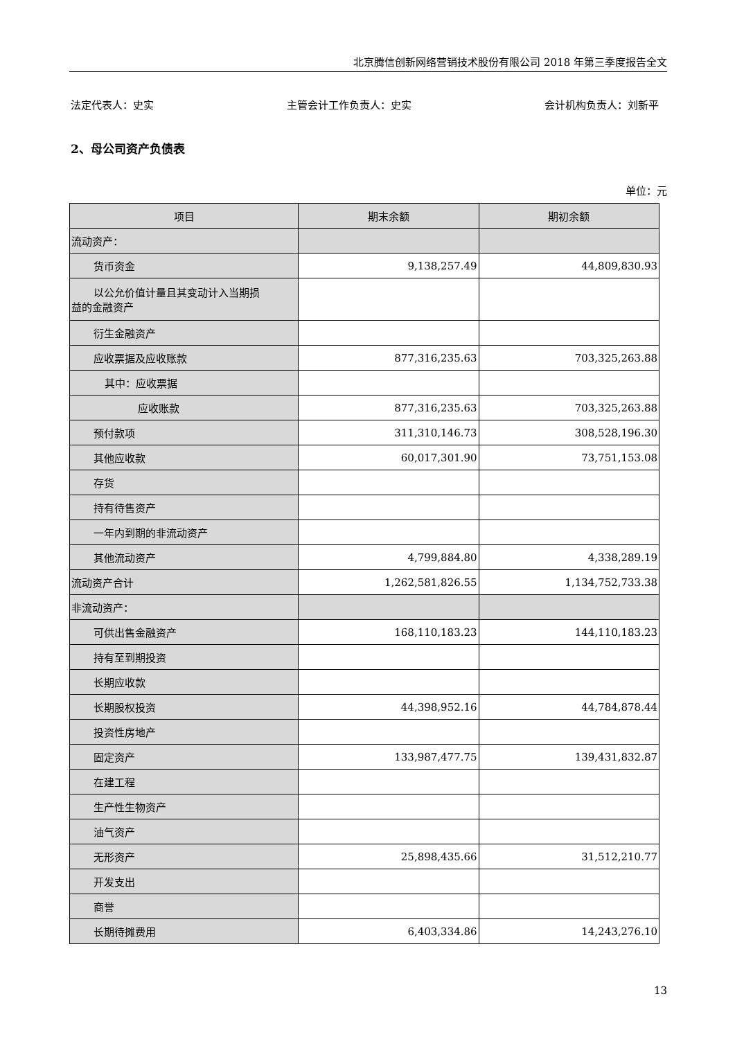北京腾信创新网络营销技术股份有限公司 2018 年第三季度报告全文
法定代表人：史实 主管会计工作负责人：史实 会计机构负责人：刘新平
2、母公司资产负债表
单位：元
| 项目 | 期末余额 | 期初余额 |
| --- | --- | --- |
| 流动资产： | | |
| 货币资金 | 9,138,257.49 | 44,809,830.93 |
| 以公允价值计量且其变动计入当期损 益的金融资产 | | |
| 衍生金融资产 | | |
| 应收票据及应收账款 | 877,316,235.63 | 703,325,263.88 |
| 其中：应收票据 | | |
| 应收账款 | 877,316,235.63 | 703,325,263.88 |
| 预付款项 | 311,310,146.73 | 308,528,196.30 |
| 其他应收款 | 60,017,301.90 | 73,751,153.08 |
| 存货 | | |
| 持有待售资产 | | |
| 一年内到期的非流动资产 | | |
| 其他流动资产 | 4,799,884.80 | 4,338,289.19 |
| 流动资产合计 | 1,262,581,826.55 | 1,134,752,733.38 |
| 非流动资产： | | |
| 可供出售金融资产 | 168,110,183.23 | 144,110,183.23 |
| 持有至到期投资 | | |
| 长期应收款 | | |
| 长期股权投资 | 44,398,952.16 | 44,784,878.44 |
| 投资性房地产 | | |
| 固定资产 | 133,987,477.75 | 139,431,832.87 |
| 在建工程 | | |
| 生产性生物资产 | | |
| 油气资产 | | |
| 无形资产 | 25,898,435.66 | 31,512,210.77 |
| 开发支出 | | |
| 商誉 | | |
| 长期待摊费用 | 6,403,334.86 | 14,243,276.10 |
13